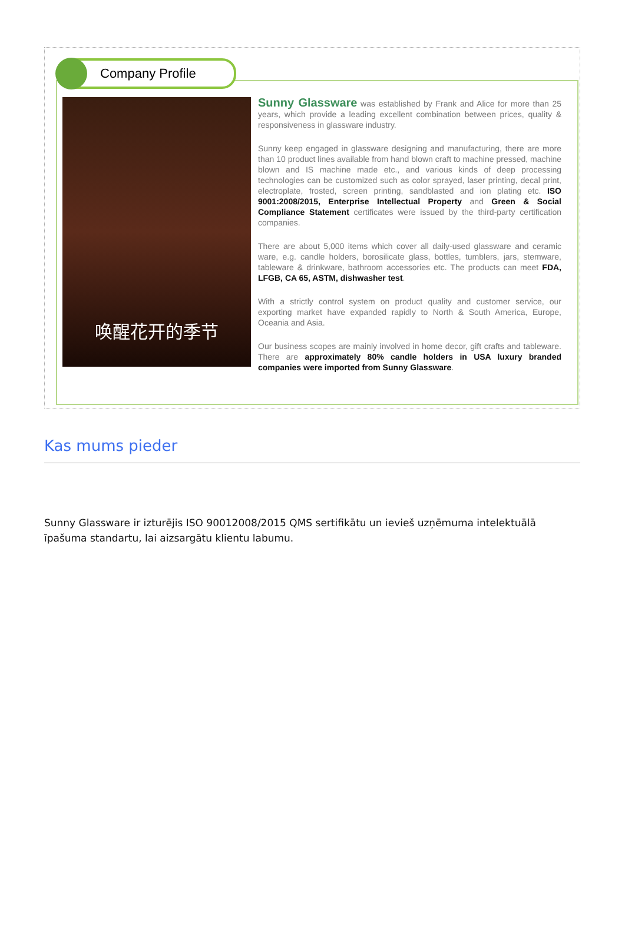Company Profile
唤醒花开的季节
Sunny Glassware was established by Frank and Alice for more than 25 years, which provide a leading excellent combination between prices, quality & responsiveness in glassware industry.
Sunny keep engaged in glassware designing and manufacturing, there are more than 10 product lines available from hand blown craft to machine pressed, machine blown and IS machine made etc., and various kinds of deep processing technologies can be customized such as color sprayed, laser printing, decal print, electroplate, frosted, screen printing, sandblasted and ion plating etc. ISO 9001:2008/2015, Enterprise Intellectual Property and Green & Social Compliance Statement certificates were issued by the third-party certification companies.
There are about 5,000 items which cover all daily-used glassware and ceramic ware, e.g. candle holders, borosilicate glass, bottles, tumblers, jars, stemware, tableware & drinkware, bathroom accessories etc. The products can meet FDA, LFGB, CA 65, ASTM, dishwasher test.
With a strictly control system on product quality and customer service, our exporting market have expanded rapidly to North & South America, Europe, Oceania and Asia.
Our business scopes are mainly involved in home decor, gift crafts and tableware. There are approximately 80% candle holders in USA luxury branded companies were imported from Sunny Glassware.
Kas mums pieder
Sunny Glassware ir izturējis ISO 90012008/2015 QMS sertifikātu un ievieš uzņēmuma intelektuālā īpašuma standartu, lai aizsargātu klientu labumu.